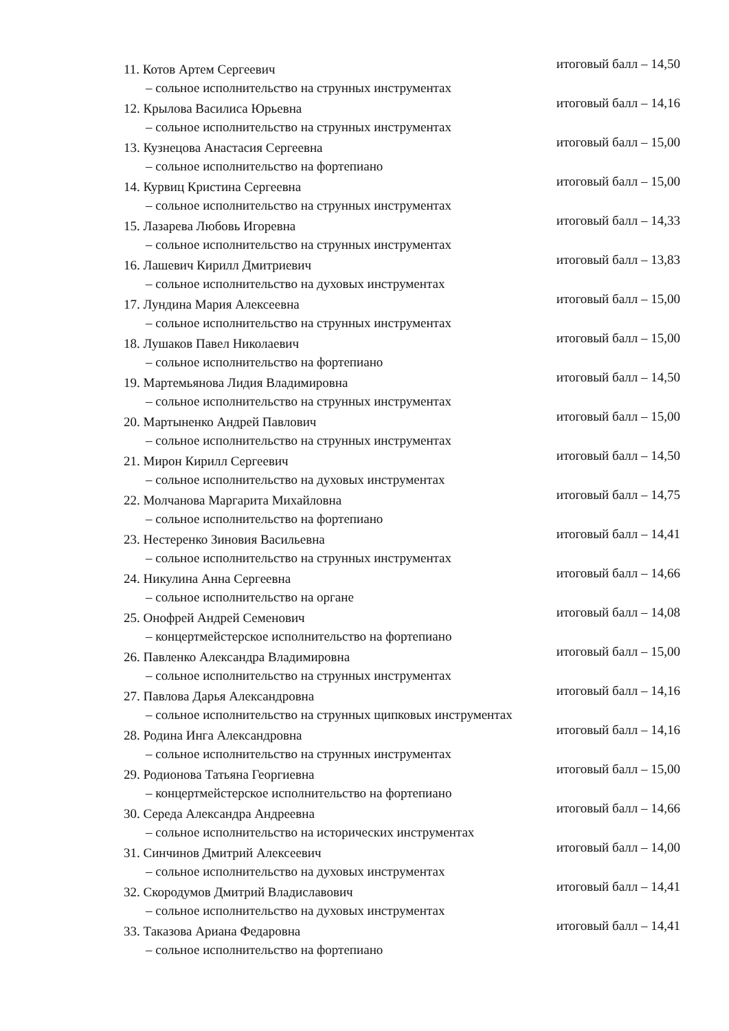11. Котов Артем Сергеевич итоговый балл – 14,50
– сольное исполнительство на струнных инструментах
12. Крылова Василиса Юрьевна итоговый балл – 14,16
– сольное исполнительство на струнных инструментах
13. Кузнецова Анастасия Сергеевна итоговый балл – 15,00
– сольное исполнительство на фортепиано
14. Курвиц Кристина Сергеевна итоговый балл – 15,00
– сольное исполнительство на струнных инструментах
15. Лазарева Любовь Игоревна итоговый балл – 14,33
– сольное исполнительство на струнных инструментах
16. Лашевич Кирилл Дмитриевич итоговый балл – 13,83
– сольное исполнительство на духовых инструментах
17. Лундина Мария Алексеевна итоговый балл – 15,00
– сольное исполнительство на струнных инструментах
18. Лушаков Павел Николаевич итоговый балл – 15,00
– сольное исполнительство на фортепиано
19. Мартемьянова Лидия Владимировна итоговый балл – 14,50
– сольное исполнительство на струнных инструментах
20. Мартыненко Андрей Павлович итоговый балл – 15,00
– сольное исполнительство на струнных инструментах
21. Мирон Кирилл Сергеевич итоговый балл – 14,50
– сольное исполнительство на духовых инструментах
22. Молчанова Маргарита Михайловна итоговый балл – 14,75
– сольное исполнительство на фортепиано
23. Нестеренко Зиновия Васильевна итоговый балл – 14,41
– сольное исполнительство на струнных инструментах
24. Никулина Анна Сергеевна итоговый балл – 14,66
– сольное исполнительство на органе
25. Онофрей Андрей Семенович итоговый балл – 14,08
– концертмейстерское исполнительство на фортепиано
26. Павленко Александра Владимировна итоговый балл – 15,00
– сольное исполнительство на струнных инструментах
27. Павлова Дарья Александровна итоговый балл – 14,16
– сольное исполнительство на струнных щипковых инструментах
28. Родина Инга Александровна итоговый балл – 14,16
– сольное исполнительство на струнных инструментах
29. Родионова Татьяна Георгиевна итоговый балл – 15,00
– концертмейстерское исполнительство на фортепиано
30. Середа Александра Андреевна итоговый балл – 14,66
– сольное исполнительство на исторических инструментах
31. Синчинов Дмитрий Алексеевич итоговый балл – 14,00
– сольное исполнительство на духовых инструментах
32. Скородумов Дмитрий Владиславович итоговый балл – 14,41
– сольное исполнительство на духовых инструментах
33. Таказова Ариана Федаровна итоговый балл – 14,41
– сольное исполнительство на фортепиано